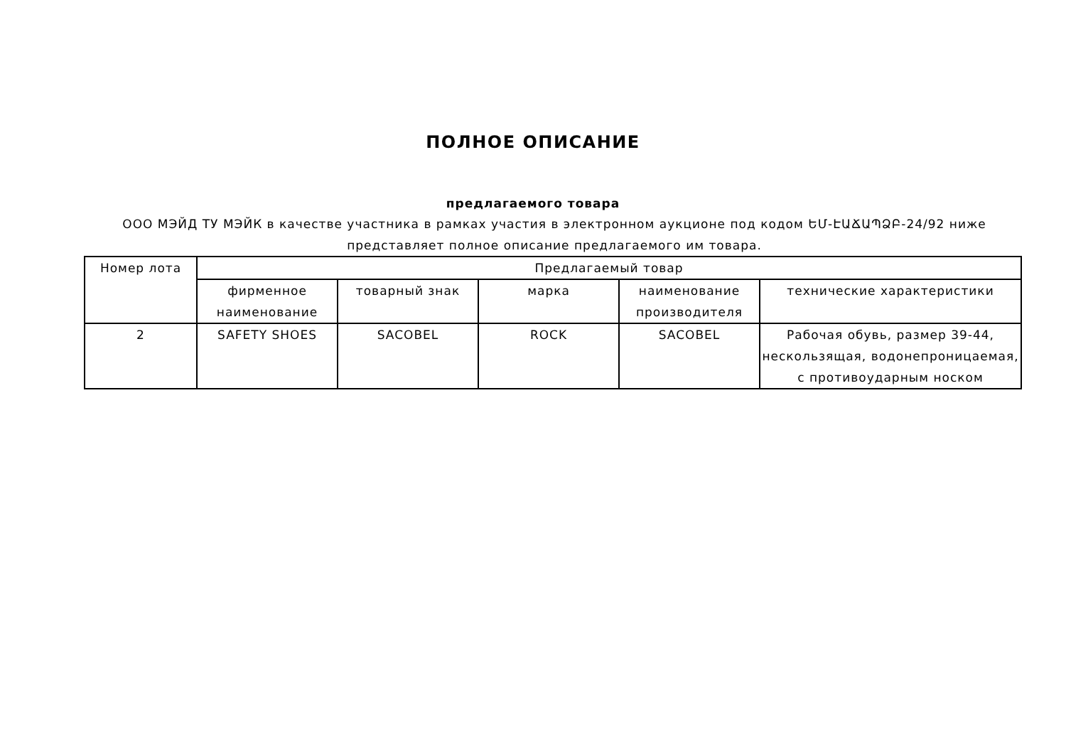ПОЛНОЕ ОПИСАНИЕ
предлагаемого товара
ООО МЭЙД ТУ МЭЙК в качестве участника в рамках участия в электронном аукционе под кодом ԵՄ-ԷԱՃԱՊՁԲ-24/92 ниже представляет полное описание предлагаемого им товара.
| Номер лота | Предлагаемый товар | | | | |
| --- | --- | --- | --- | --- | --- |
| | фирменное наименование | товарный знак | марка | наименование производителя | технические характеристики |
| 2 | SAFETY SHOES | SACOBEL | ROCK | SACOBEL | Рабочая обувь, размер 39-44, нескользящая, водонепроницаемая, с противоударным носком |